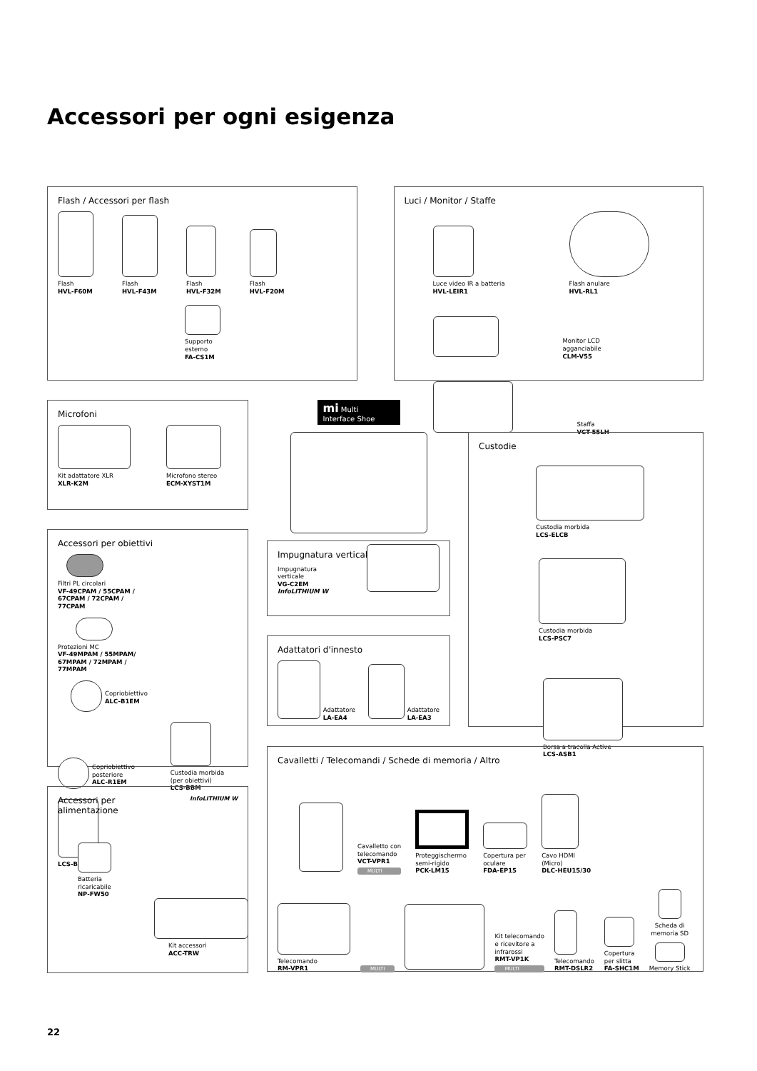Accessori per ogni esigenza
Flash / Accessori per flash
Flash
HVL-F60M
Flash
HVL-F43M
Flash
HVL-F32M
Flash
HVL-F20M
Supporto
esterno
FA-CS1M
Luci / Monitor / Staffe
Luce video IR a batteria
HVL-LEIR1
Flash anulare
HVL-RL1
Monitor LCD
agganciabile
CLM-V55
Staffa
VCT-55LH
Microfoni
Kit adattatore XLR
XLR-K2M
Microfono stereo
ECM-XYST1M
Accessori per obiettivi
Filtri PL circolari
VF-49CPAM / 55CPAM / 67CPAM / 72CPAM / 77CPAM
Protezioni MC
VF-49MPAM / 55MPAM/ 67MPAM / 72MPAM / 77MPAM
Copriobiettivo
ALC-B1EM
Copriobiettivo
posteriore
ALC-R1EM
Custodia morbida
(per obiettivi)
LCS-BBM
LCS-BBL
Accessori per
alimentazione
InfoLITHIUM W
Batteria
ricaricabile
NP-FW50
Kit accessori
ACC-TRW
mi Multi
Interface Shoe
Impugnatura verticale
Impugnatura
verticale
VG-C2EM
InfoLITHIUM W
Adattatori d'innesto
Adattatore
LA-EA4
Adattatore
LA-EA3
Custodie
Custodia morbida
LCS-ELCB
Custodia morbida
LCS-PSC7
Borsa a tracolla Active
LCS-ASB1
Cavalletti / Telecomandi / Schede di memoria / Altro
Cavalletto con
telecomando
VCT-VPR1
MULTI
Proteggischermo
semi-rigido
PCK-LM15
Copertura per
oculare
FDA-EP15
Cavo HDMI
(Micro)
DLC-HEU15/30
Telecomando
RM-VPR1
MULTI
Kit telecomando
e ricevitore a
infrarossi
RMT-VP1K
MULTI
Telecomando
RMT-DSLR2
Copertura
per slitta
FA-SHC1M
Scheda di
memoria SD
Memory Stick
22